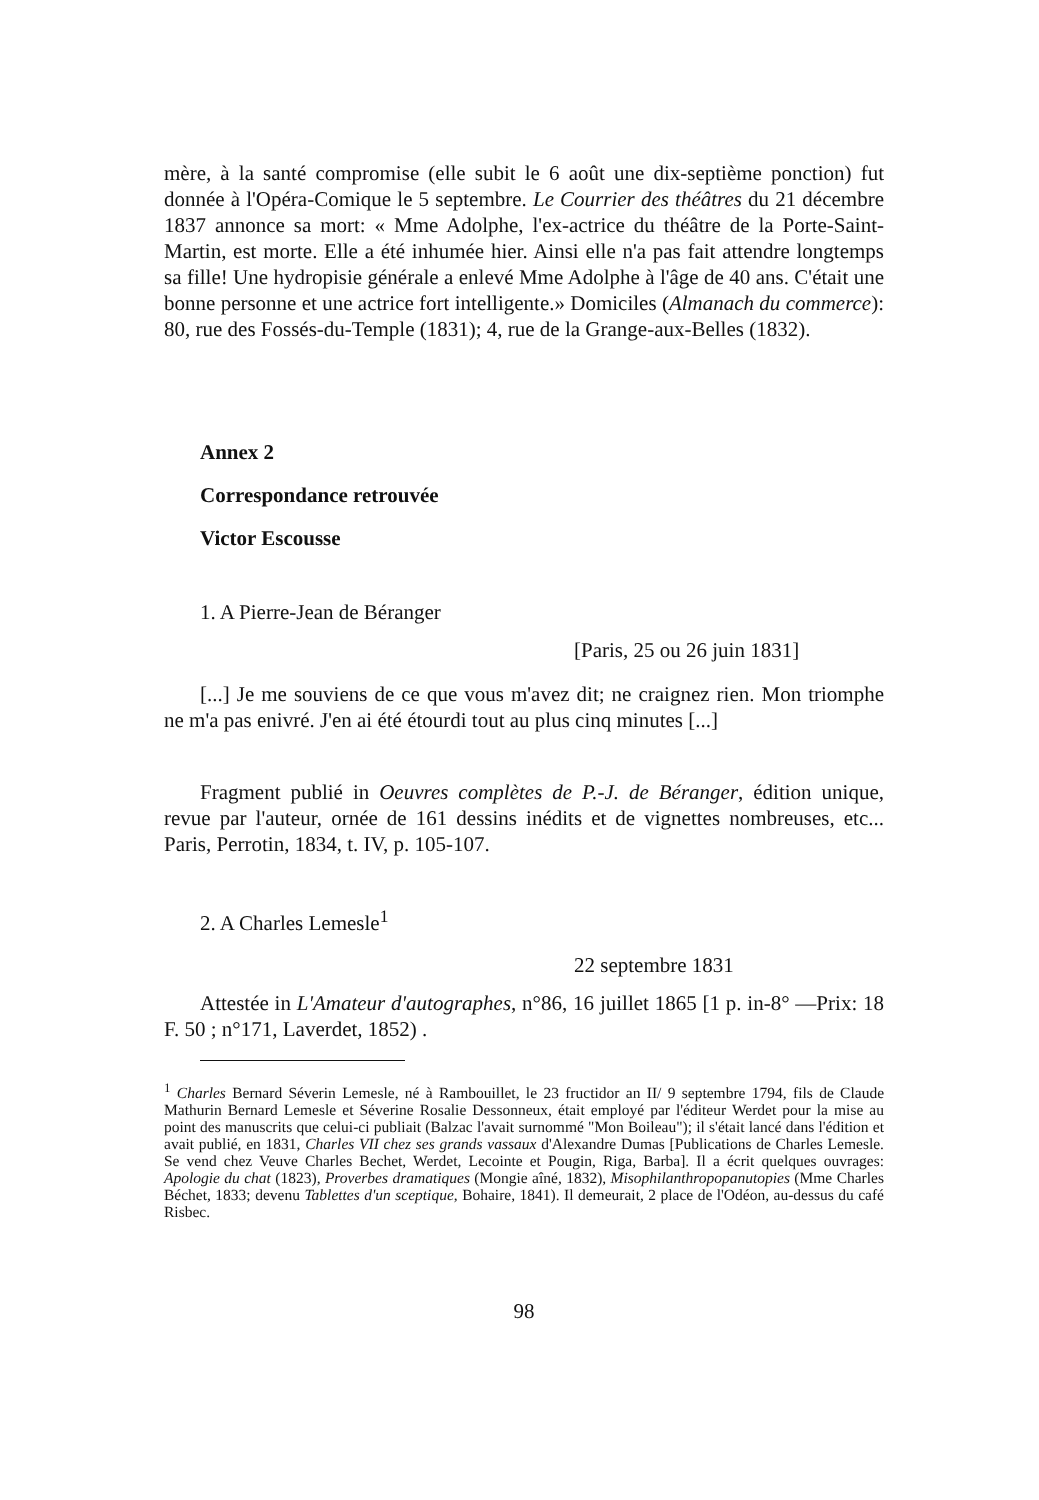mère, à la santé compromise (elle subit le 6 août une dix-septième ponction) fut donnée à l'Opéra-Comique le 5 septembre. Le Courrier des théâtres du 21 décembre 1837 annonce sa mort: « Mme Adolphe, l'ex-actrice du théâtre de la Porte-Saint-Martin, est morte. Elle a été inhumée hier. Ainsi elle n'a pas fait attendre longtemps sa fille! Une hydropisie générale a enlevé Mme Adolphe à l'âge de 40 ans. C'était une bonne personne et une actrice fort intelligente.» Domiciles (Almanach du commerce): 80, rue des Fossés-du-Temple (1831); 4, rue de la Grange-aux-Belles (1832).
Annex 2
Correspondance retrouvée
Victor Escousse
1. A Pierre-Jean de Béranger
[Paris, 25 ou 26 juin 1831]
[...] Je me souviens de ce que vous m'avez dit; ne craignez rien. Mon triomphe ne m'a pas enivré. J'en ai été étourdi tout au plus cinq minutes [...]
Fragment publié in Oeuvres complètes de P.-J. de Béranger, édition unique, revue par l'auteur, ornée de 161 dessins inédits et de vignettes nombreuses, etc... Paris, Perrotin, 1834, t. IV, p. 105-107.
2. A Charles Lemesle<sup>1</sup>
22 septembre 1831
Attestée in L'Amateur d'autographes, n°86, 16 juillet 1865 [1 p. in-8° —Prix: 18 F. 50 ; n°171, Laverdet, 1852) .
<sup>1</sup> Charles Bernard Séverin Lemesle, né à Rambouillet, le 23 fructidor an II/ 9 septembre 1794, fils de Claude Mathurin Bernard Lemesle et Séverine Rosalie Dessonneux, était employé par l'éditeur Werdet pour la mise au point des manuscrits que celui-ci publiait (Balzac l'avait surnommé "Mon Boileau"); il s'était lancé dans l'édition et avait publié, en 1831, Charles VII chez ses grands vassaux d'Alexandre Dumas [Publications de Charles Lemesle. Se vend chez Veuve Charles Bechet, Werdet, Lecointe et Pougin, Riga, Barba]. Il a écrit quelques ouvrages: Apologie du chat (1823), Proverbes dramatiques (Mongie aîné, 1832), Misophilanthropopanutopies (Mme Charles Béchet, 1833; devenu Tablettes d'un sceptique, Bohaire, 1841). Il demeurait, 2 place de l'Odéon, au-dessus du café Risbec.
98